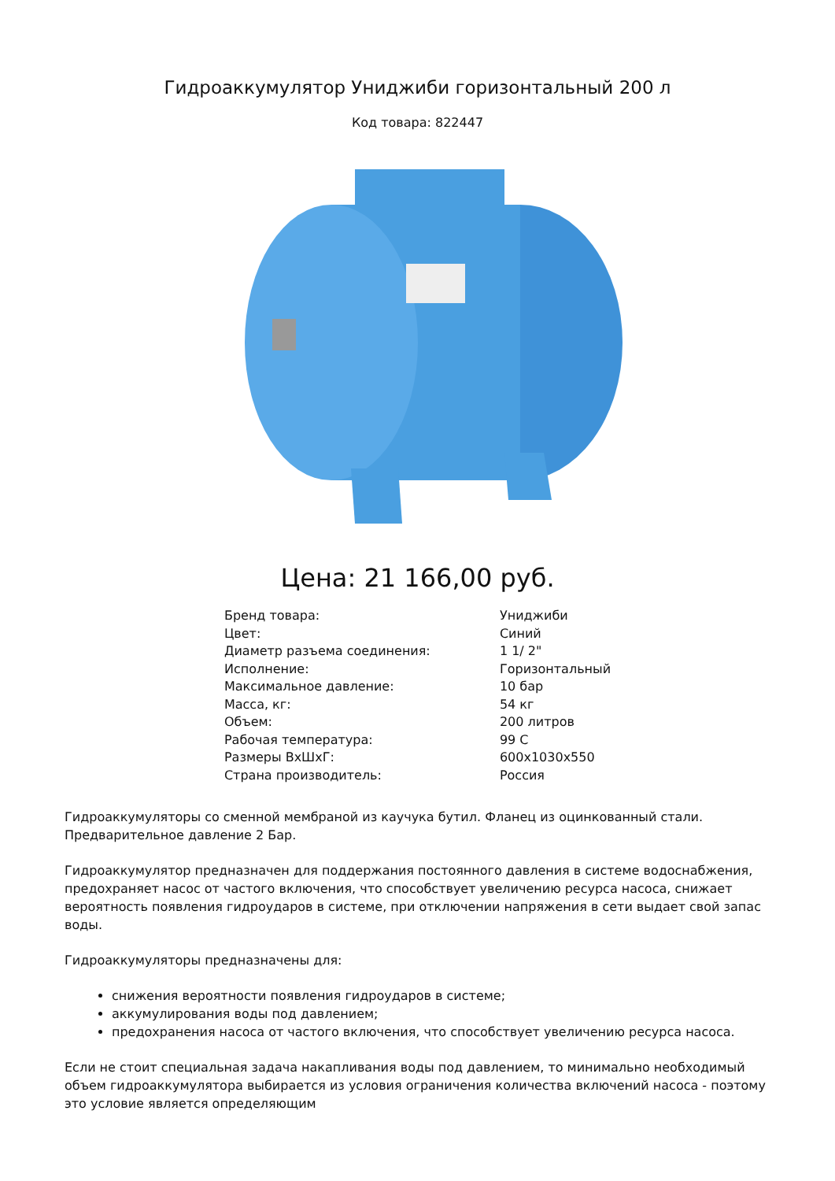Гидроаккумулятор Униджиби горизонтальный 200 л
Код товара: 822447
Цена: 21 166,00 руб.
| Бренд товара: | Униджиби |
| Цвет: | Синий |
| Диаметр разъема соединения: | 1 1/ 2" |
| Исполнение: | Горизонтальный |
| Максимальное давление: | 10 бар |
| Масса, кг: | 54 кг |
| Объем: | 200 литров |
| Рабочая температура: | 99 С |
| Размеры ВхШхГ: | 600x1030x550 |
| Страна производитель: | Россия |
Гидроаккумуляторы со сменной мембраной из каучука бутил. Фланец из оцинкованный стали. Предварительное давление 2 Бар.
Гидроаккумулятор предназначен для поддержания постоянного давления в системе водоснабжения, предохраняет насос от частого включения, что способствует увеличению ресурса насоса, снижает вероятность появления гидроударов в системе, при отключении напряжения в сети выдает свой запас воды.
Гидроаккумуляторы предназначены для:
снижения вероятности появления гидроударов в системе;
аккумулирования воды под давлением;
предохранения насоса от частого включения, что способствует увеличению ресурса насоса.
Если не стоит специальная задача накапливания воды под давлением, то минимально необходимый объем гидроаккумулятора выбирается из условия ограничения количества включений насоса - поэтому это условие является определяющим